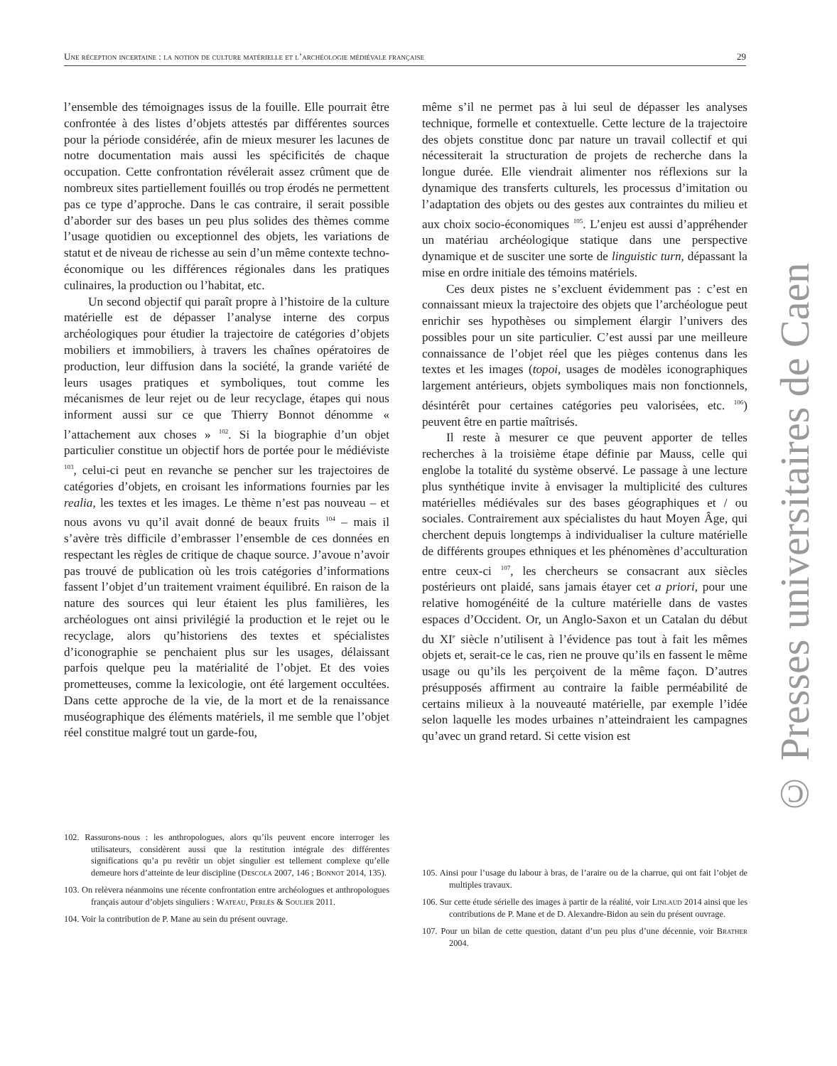Une réception incertaine : la notion de culture matérielle et l’archéologie médiévale française 29
l’ensemble des témoignages issus de la fouille. Elle pourrait être confrontée à des listes d’objets attestés par différentes sources pour la période considérée, afin de mieux mesurer les lacunes de notre documentation mais aussi les spécificités de chaque occupation. Cette confrontation révélerait assez crûment que de nombreux sites partiellement fouillés ou trop érodés ne permettent pas ce type d’approche. Dans le cas contraire, il serait possible d’aborder sur des bases un peu plus solides des thèmes comme l’usage quotidien ou exceptionnel des objets, les variations de statut et de niveau de richesse au sein d’un même contexte techno-économique ou les différences régionales dans les pratiques culinaires, la production ou l’habitat, etc.
Un second objectif qui paraît propre à l’histoire de la culture matérielle est de dépasser l’analyse interne des corpus archéologiques pour étudier la trajectoire de catégories d’objets mobiliers et immobiliers, à travers les chaînes opératoires de production, leur diffusion dans la société, la grande variété de leurs usages pratiques et symboliques, tout comme les mécanismes de leur rejet ou de leur recyclage, étapes qui nous informent aussi sur ce que Thierry Bonnot dénomme « l’attachement aux choses » <sup>102</sup>. Si la biographie d’un objet particulier constitue un objectif hors de portée pour le médiéviste <sup>103</sup>, celui-ci peut en revanche se pencher sur les trajectoires de catégories d’objets, en croisant les informations fournies par les realia, les textes et les images. Le thème n’est pas nouveau – et nous avons vu qu’il avait donné de beaux fruits <sup>104</sup> – mais il s’avère très difficile d’embrasser l’ensemble de ces données en respectant les règles de critique de chaque source. J’avoue n’avoir pas trouvé de publication où les trois catégories d’informations fassent l’objet d’un traitement vraiment équilibré. En raison de la nature des sources qui leur étaient les plus familières, les archéologues ont ainsi privilégié la production et le rejet ou le recyclage, alors qu’historiens des textes et spécialistes d’iconographie se penchaient plus sur les usages, délaissant parfois quelque peu la matérialité de l’objet. Et des voies prometteuses, comme la lexicologie, ont été largement occultées. Dans cette approche de la vie, de la mort et de la renaissance muséographique des éléments matériels, il me semble que l’objet réel constitue malgré tout un garde-fou,
même s’il ne permet pas à lui seul de dépasser les analyses technique, formelle et contextuelle. Cette lecture de la trajectoire des objets constitue donc par nature un travail collectif et qui nécessiterait la structuration de projets de recherche dans la longue durée. Elle viendrait alimenter nos réflexions sur la dynamique des transferts culturels, les processus d’imitation ou l’adaptation des objets ou des gestes aux contraintes du milieu et aux choix socio-économiques <sup>105</sup>. L’enjeu est aussi d’appréhender un matériau archéologique statique dans une perspective dynamique et de susciter une sorte de linguistic turn, dépassant la mise en ordre initiale des témoins matériels.
Ces deux pistes ne s’excluent évidemment pas : c’est en connaissant mieux la trajectoire des objets que l’archéologue peut enrichir ses hypothèses ou simplement élargir l’univers des possibles pour un site particulier. C’est aussi par une meilleure connaissance de l’objet réel que les pièges contenus dans les textes et les images (topoi, usages de modèles iconographiques largement antérieurs, objets symboliques mais non fonctionnels, désintérêt pour certaines catégories peu valorisées, etc. <sup>106</sup>) peuvent être en partie maîtrisés.
Il reste à mesurer ce que peuvent apporter de telles recherches à la troisième étape définie par Mauss, celle qui englobe la totalité du système observé. Le passage à une lecture plus synthétique invite à envisager la multiplicité des cultures matérielles médiévales sur des bases géographiques et / ou sociales. Contrairement aux spécialistes du haut Moyen Âge, qui cherchent depuis longtemps à individualiser la culture matérielle de différents groupes ethniques et les phénomènes d’acculturation entre ceux-ci <sup>107</sup>, les chercheurs se consacrant aux siècles postérieurs ont plaidé, sans jamais étayer cet a priori, pour une relative homogénéité de la culture matérielle dans de vastes espaces d’Occident. Or, un Anglo-Saxon et un Catalan du début du XI<sup>e</sup> siècle n’utilisent à l’évidence pas tout à fait les mêmes objets et, serait-ce le cas, rien ne prouve qu’ils en fassent le même usage ou qu’ils les perçoivent de la même façon. D’autres présupposés affirment au contraire la faible perméabilité de certains milieux à la nouveauté matérielle, par exemple l’idée selon laquelle les modes urbaines n’atteindraient les campagnes qu’avec un grand retard. Si cette vision est
102. Rassurons-nous : les anthropologues, alors qu’ils peuvent encore interroger les utilisateurs, considèrent aussi que la restitution intégrale des différentes significations qu’a pu revêtir un objet singulier est tellement complexe qu’elle demeure hors d’atteinte de leur discipline (Descola 2007, 146 ; Bonnot 2014, 135).
103. On relèvera néanmoins une récente confrontation entre archéologues et anthropologues français autour d’objets singuliers : Wateau, Perlès & Soulier 2011.
104. Voir la contribution de P. Mane au sein du présent ouvrage.
105. Ainsi pour l’usage du labour à bras, de l’araire ou de la charrue, qui ont fait l’objet de multiples travaux.
106. Sur cette étude sérielle des images à partir de la réalité, voir Linlaud 2014 ainsi que les contributions de P. Mane et de D. Alexandre-Bidon au sein du présent ouvrage.
107. Pour un bilan de cette question, datant d’un peu plus d’une décennie, voir Brather 2004.
© Presses universitaires de Caen